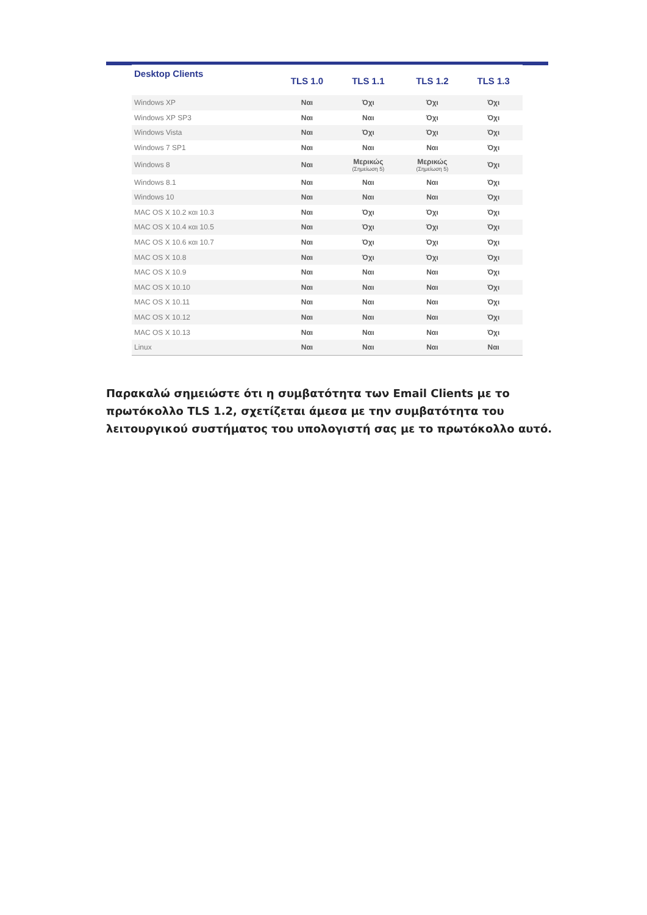| Desktop Clients | TLS 1.0 | TLS 1.1 | TLS 1.2 | TLS 1.3 |
| --- | --- | --- | --- | --- |
| Windows XP | Ναι | Όχι | Όχι | Όχι |
| Windows XP SP3 | Ναι | Ναι | Όχι | Όχι |
| Windows Vista | Ναι | Όχι | Όχι | Όχι |
| Windows 7 SP1 | Ναι | Ναι | Ναι | Όχι |
| Windows 8 | Ναι | Μερικώς (Σημείωση 5) | Μερικώς (Σημείωση 5) | Όχι |
| Windows 8.1 | Ναι | Ναι | Ναι | Όχι |
| Windows 10 | Ναι | Ναι | Ναι | Όχι |
| MAC OS X 10.2 και 10.3 | Ναι | Όχι | Όχι | Όχι |
| MAC OS X 10.4 και 10.5 | Ναι | Όχι | Όχι | Όχι |
| MAC OS X 10.6 και 10.7 | Ναι | Όχι | Όχι | Όχι |
| MAC OS X 10.8 | Ναι | Όχι | Όχι | Όχι |
| MAC OS X 10.9 | Ναι | Ναι | Ναι | Όχι |
| MAC OS X 10.10 | Ναι | Ναι | Ναι | Όχι |
| MAC OS X 10.11 | Ναι | Ναι | Ναι | Όχι |
| MAC OS X 10.12 | Ναι | Ναι | Ναι | Όχι |
| MAC OS X 10.13 | Ναι | Ναι | Ναι | Όχι |
| Linux | Ναι | Ναι | Ναι | Ναι |
Παρακαλώ σημειώστε ότι η συμβατότητα των Email Clients με το πρωτόκολλο TLS 1.2, σχετίζεται άμεσα με την συμβατότητα του λειτουργικού συστήματος του υπολογιστή σας με το πρωτόκολλο αυτό.